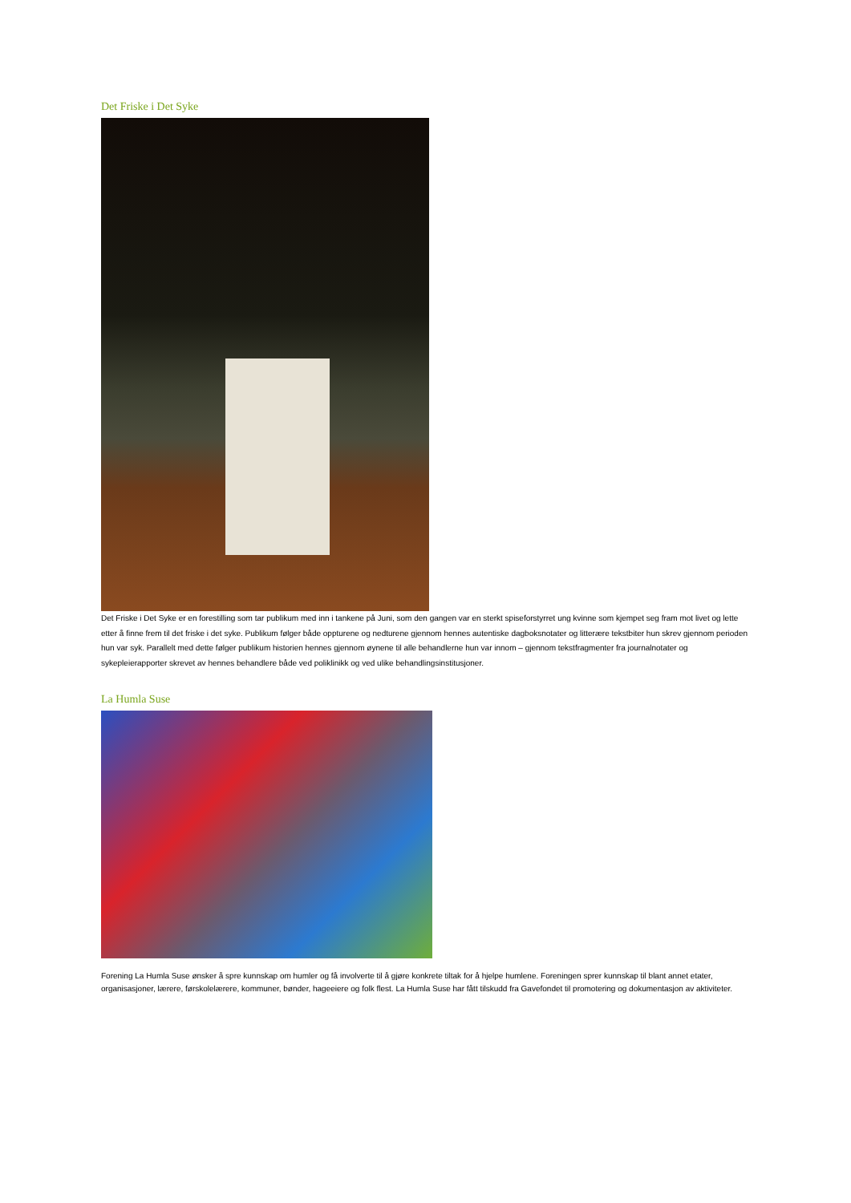Det Friske i Det Syke
Det Friske i Det Syke er en forestilling som tar publikum med inn i tankene på Juni, som den gangen var en sterkt spiseforstyrret ung kvinne som kjempet seg fram mot livet og lette etter å finne frem til det friske i det syke. Publikum følger både oppturene og nedturene gjennom hennes autentiske dagboksnotater og litterære tekstbiter hun skrev gjennom perioden hun var syk. Parallelt med dette følger publikum historien hennes gjennom øynene til alle behandlerne hun var innom – gjennom tekstfragmenter fra journalnotater og sykepleierapporter skrevet av hennes behandlere både ved poliklinikk og ved ulike behandlingsinstitusjoner.
La Humla Suse
Forening La Humla Suse ønsker å spre kunnskap om humler og få involverte til å gjøre konkrete tiltak for å hjelpe humlene. Foreningen sprer kunnskap til blant annet etater, organisasjoner, lærere, førskolelærere, kommuner, bønder, hageeiere og folk flest. La Humla Suse har fått tilskudd fra Gavefondet til promotering og dokumentasjon av aktiviteter.